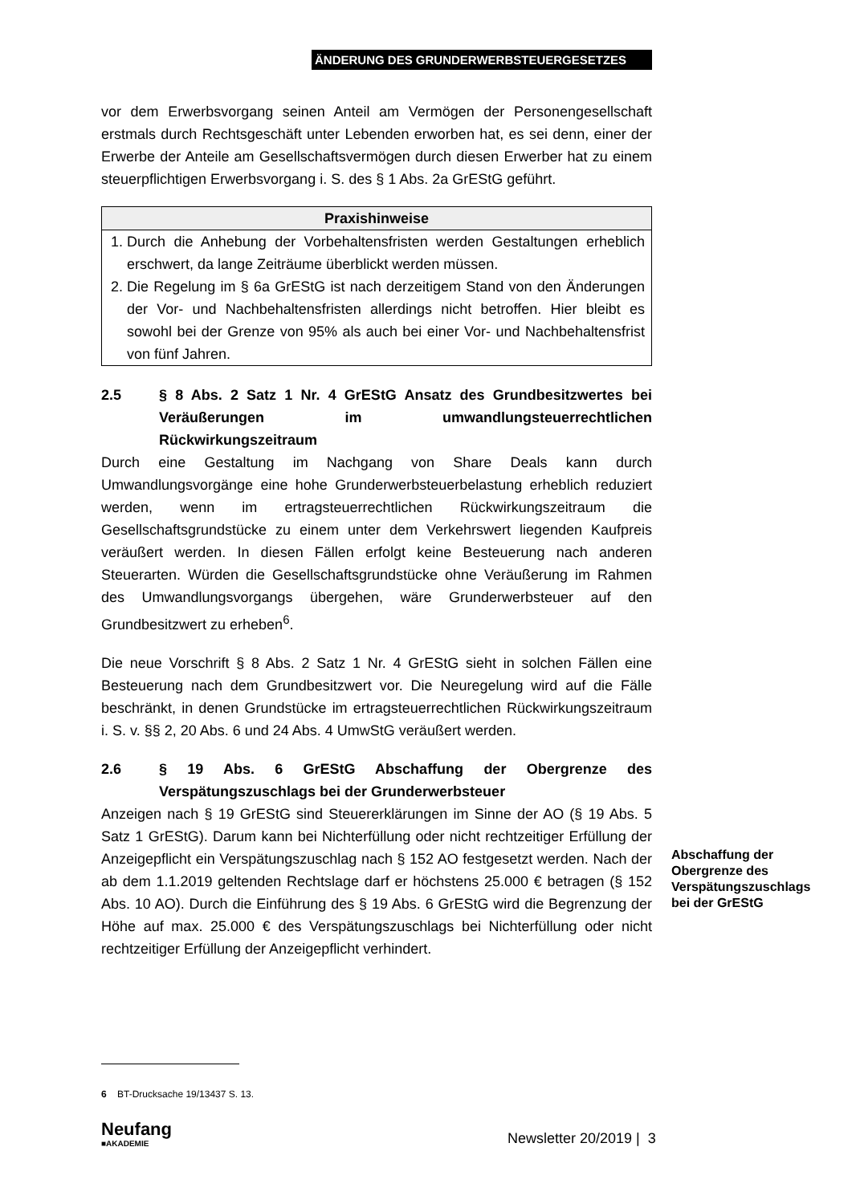ÄNDERUNG DES GRUNDERWERBSTEUERGESETZES
vor dem Erwerbsvorgang seinen Anteil am Vermögen der Personengesellschaft erstmals durch Rechtsgeschäft unter Lebenden erworben hat, es sei denn, einer der Erwerbe der Anteile am Gesellschaftsvermögen durch diesen Erwerber hat zu einem steuerpflichtigen Erwerbsvorgang i. S. des § 1 Abs. 2a GrEStG geführt.
Praxishinweise
1. Durch die Anhebung der Vorbehaltensfristen werden Gestaltungen erheblich erschwert, da lange Zeiträume überblickt werden müssen.
2. Die Regelung im § 6a GrEStG ist nach derzeitigem Stand von den Änderungen der Vor- und Nachbehaltensfristen allerdings nicht betroffen. Hier bleibt es sowohl bei der Grenze von 95% als auch bei einer Vor- und Nachbehaltensfrist von fünf Jahren.
2.5 § 8 Abs. 2 Satz 1 Nr. 4 GrEStG Ansatz des Grundbesitzwertes bei Veräußerungen im umwandlungsteuerrechtlichen Rückwirkungszeitraum
Durch eine Gestaltung im Nachgang von Share Deals kann durch Umwandlungsvorgänge eine hohe Grunderwerbsteuerbelastung erheblich reduziert werden, wenn im ertragsteuerrechtlichen Rückwirkungszeitraum die Gesellschaftsgrundstücke zu einem unter dem Verkehrswert liegenden Kaufpreis veräußert werden. In diesen Fällen erfolgt keine Besteuerung nach anderen Steuerarten. Würden die Gesellschaftsgrundstücke ohne Veräußerung im Rahmen des Umwandlungsvorgangs übergehen, wäre Grunderwerbsteuer auf den Grundbesitzwert zu erheben<sup>6</sup>.
Die neue Vorschrift § 8 Abs. 2 Satz 1 Nr. 4 GrEStG sieht in solchen Fällen eine Besteuerung nach dem Grundbesitzwert vor. Die Neuregelung wird auf die Fälle beschränkt, in denen Grundstücke im ertragsteuerrechtlichen Rückwirkungszeitraum i. S. v. §§ 2, 20 Abs. 6 und 24 Abs. 4 UmwStG veräußert werden.
2.6 § 19 Abs. 6 GrEStG Abschaffung der Obergrenze des Verspätungszuschlags bei der Grunderwerbsteuer
Anzeigen nach § 19 GrEStG sind Steuererklärungen im Sinne der AO (§ 19 Abs. 5 Satz 1 GrEStG). Darum kann bei Nichterfüllung oder nicht rechtzeitiger Erfüllung der Anzeigepflicht ein Verspätungszuschlag nach § 152 AO festgesetzt werden. Nach der ab dem 1.1.2019 geltenden Rechtslage darf er höchstens 25.000 € betragen (§ 152 Abs. 10 AO). Durch die Einführung des § 19 Abs. 6 GrEStG wird die Begrenzung der Höhe auf max. 25.000 € des Verspätungszuschlags bei Nichterfüllung oder nicht rechtzeitiger Erfüllung der Anzeigepflicht verhindert.
Abschaffung der Obergrenze des Verspätungszuschlags bei der GrEStG
6 BT-Drucksache 19/13437 S. 13.
Neufang
■AKADEMIE
Newsletter 20/2019 | 3